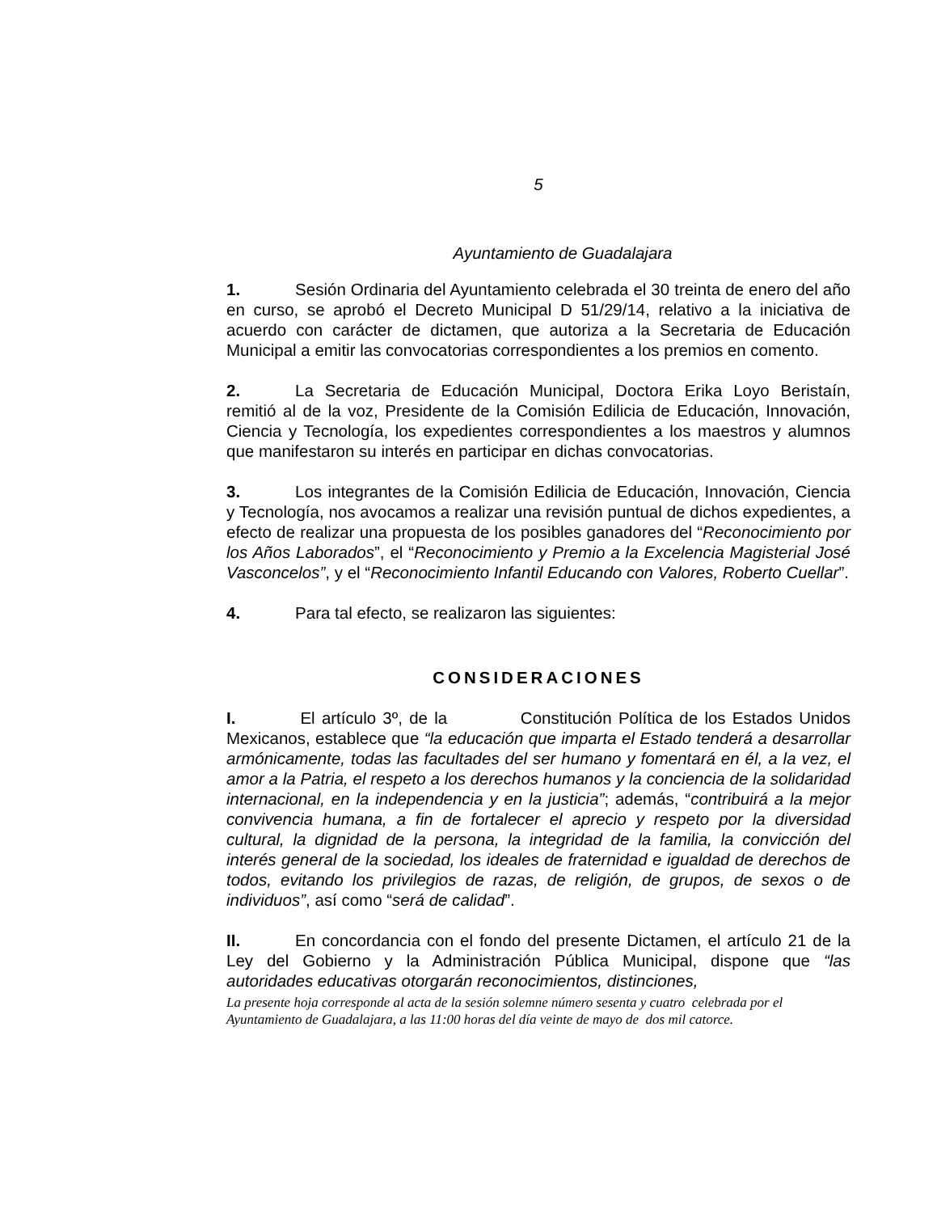5
Ayuntamiento de Guadalajara
1. Sesión Ordinaria del Ayuntamiento celebrada el 30 treinta de enero del año en curso, se aprobó el Decreto Municipal D 51/29/14, relativo a la iniciativa de acuerdo con carácter de dictamen, que autoriza a la Secretaria de Educación Municipal a emitir las convocatorias correspondientes a los premios en comento.
2. La Secretaria de Educación Municipal, Doctora Erika Loyo Beristaín, remitió al de la voz, Presidente de la Comisión Edilicia de Educación, Innovación, Ciencia y Tecnología, los expedientes correspondientes a los maestros y alumnos que manifestaron su interés en participar en dichas convocatorias.
3. Los integrantes de la Comisión Edilicia de Educación, Innovación, Ciencia y Tecnología, nos avocamos a realizar una revisión puntual de dichos expedientes, a efecto de realizar una propuesta de los posibles ganadores del “Reconocimiento por los Años Laborados”, el “Reconocimiento y Premio a la Excelencia Magisterial José Vasconcelos”, y el “Reconocimiento Infantil Educando con Valores, Roberto Cuellar”.
4. Para tal efecto, se realizaron las siguientes:
CONSIDERACIONES
I. El artículo 3º, de la Constitución Política de los Estados Unidos Mexicanos, establece que “la educación que imparta el Estado tenderá a desarrollar armónicamente, todas las facultades del ser humano y fomentará en él, a la vez, el amor a la Patria, el respeto a los derechos humanos y la conciencia de la solidaridad internacional, en la independencia y en la justicia”; además, “contribuirá a la mejor convivencia humana, a fin de fortalecer el aprecio y respeto por la diversidad cultural, la dignidad de la persona, la integridad de la familia, la convicción del interés general de la sociedad, los ideales de fraternidad e igualdad de derechos de todos, evitando los privilegios de razas, de religión, de grupos, de sexos o de individuos”, así como “será de calidad”.
II. En concordancia con el fondo del presente Dictamen, el artículo 21 de la Ley del Gobierno y la Administración Pública Municipal, dispone que “las autoridades educativas otorgarán reconocimientos, distinciones,
La presente hoja corresponde al acta de la sesión solemne número sesenta y cuatro celebrada por el Ayuntamiento de Guadalajara, a las 11:00 horas del día veinte de mayo de dos mil catorce.